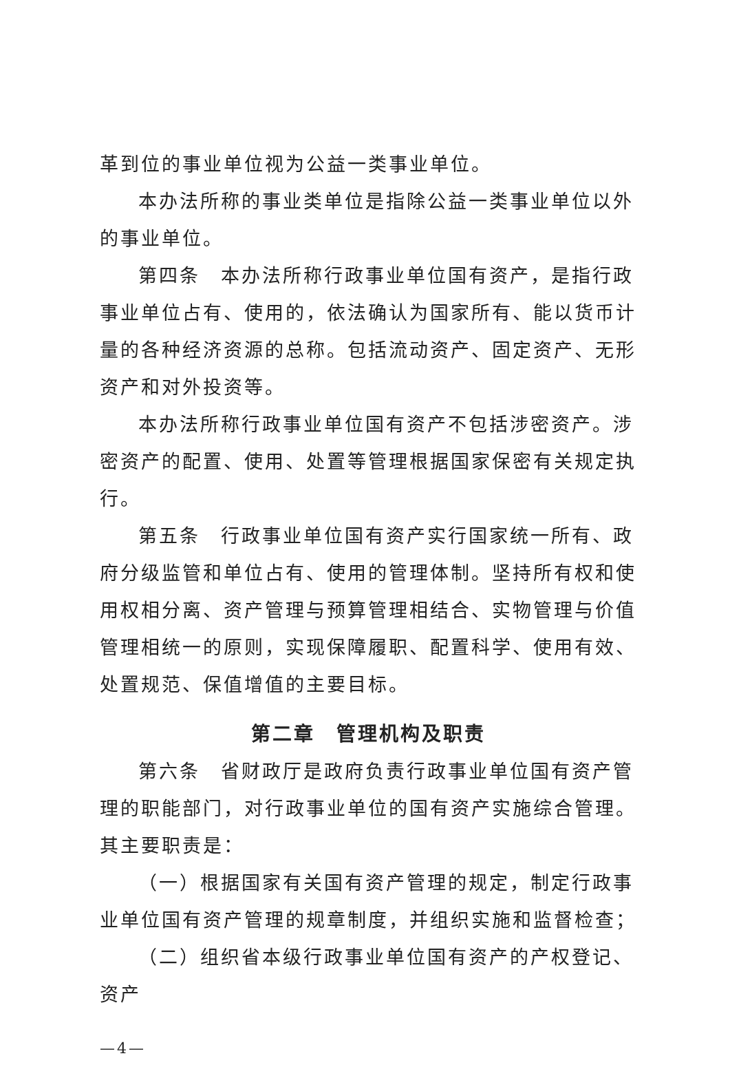革到位的事业单位视为公益一类事业单位。
本办法所称的事业类单位是指除公益一类事业单位以外的事业单位。
第四条　本办法所称行政事业单位国有资产，是指行政事业单位占有、使用的，依法确认为国家所有、能以货币计量的各种经济资源的总称。包括流动资产、固定资产、无形资产和对外投资等。
本办法所称行政事业单位国有资产不包括涉密资产。涉密资产的配置、使用、处置等管理根据国家保密有关规定执行。
第五条　行政事业单位国有资产实行国家统一所有、政府分级监管和单位占有、使用的管理体制。坚持所有权和使用权相分离、资产管理与预算管理相结合、实物管理与价值管理相统一的原则，实现保障履职、配置科学、使用有效、处置规范、保值增值的主要目标。
第二章　管理机构及职责
第六条　省财政厅是政府负责行政事业单位国有资产管理的职能部门，对行政事业单位的国有资产实施综合管理。其主要职责是：
（一）根据国家有关国有资产管理的规定，制定行政事业单位国有资产管理的规章制度，并组织实施和监督检查；
（二）组织省本级行政事业单位国有资产的产权登记、资产
—4—